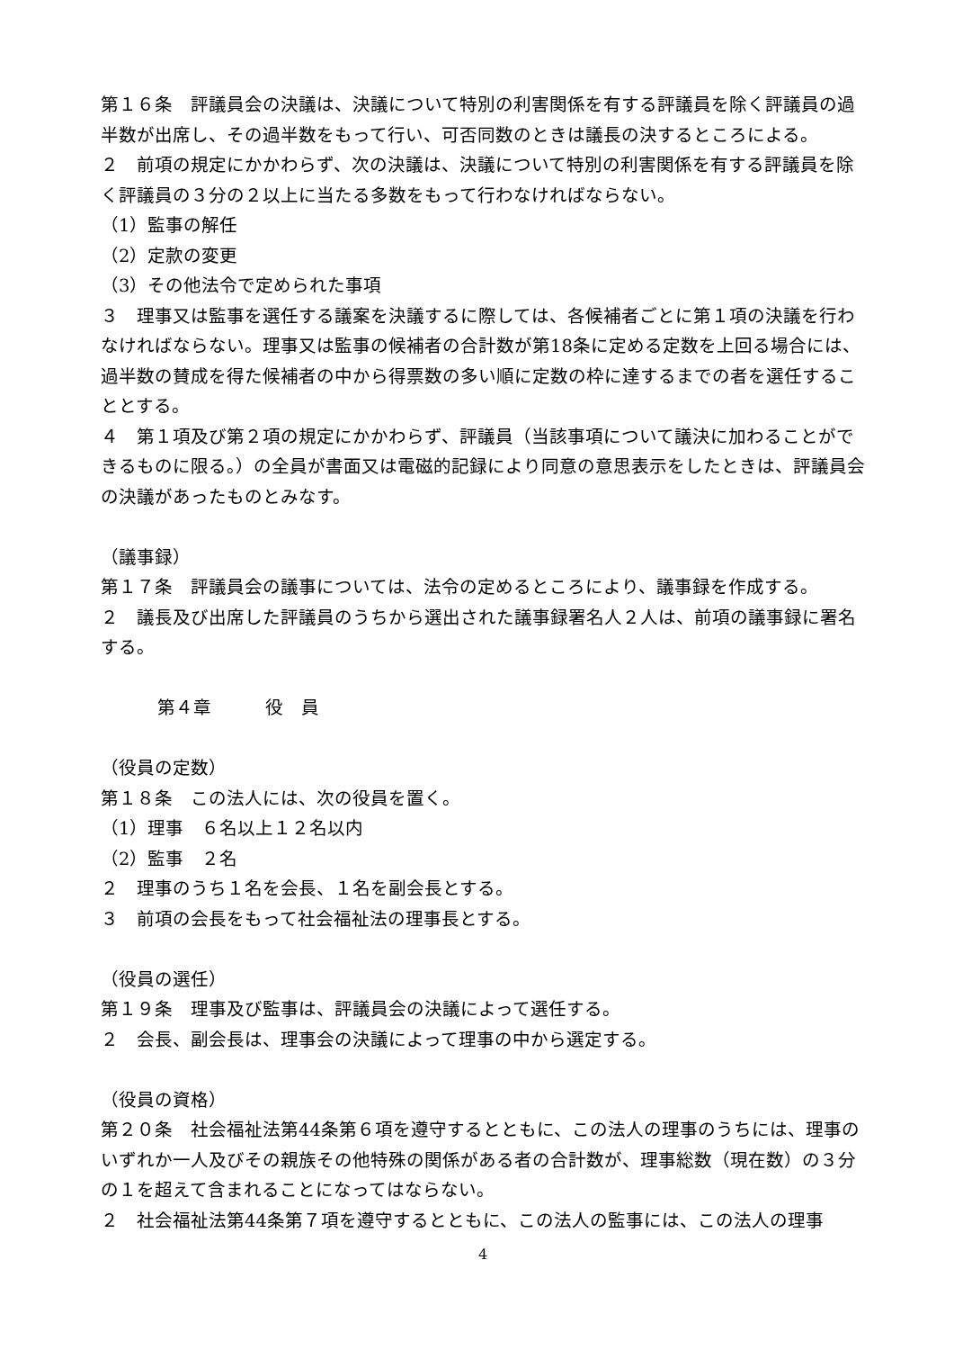第１６条　評議員会の決議は、決議について特別の利害関係を有する評議員を除く評議員の過半数が出席し、その過半数をもって行い、可否同数のときは議長の決するところによる。
２　前項の規定にかかわらず、次の決議は、決議について特別の利害関係を有する評議員を除く評議員の３分の２以上に当たる多数をもって行わなければならない。
（1）監事の解任
（2）定款の変更
（3）その他法令で定められた事項
３　理事又は監事を選任する議案を決議するに際しては、各候補者ごとに第１項の決議を行わなければならない。理事又は監事の候補者の合計数が第18条に定める定数を上回る場合には、過半数の賛成を得た候補者の中から得票数の多い順に定数の枠に達するまでの者を選任することとする。
４　第１項及び第２項の規定にかかわらず、評議員（当該事項について議決に加わることができるものに限る。）の全員が書面又は電磁的記録により同意の意思表示をしたときは、評議員会の決議があったものとみなす。
（議事録）
第１７条　評議員会の議事については、法令の定めるところにより、議事録を作成する。
２　議長及び出席した評議員のうちから選出された議事録署名人２人は、前項の議事録に署名する。
第４章　　　役　員
（役員の定数）
第１８条　この法人には、次の役員を置く。
（1）理事　６名以上１２名以内
（2）監事　２名
２　理事のうち１名を会長、１名を副会長とする。
３　前項の会長をもって社会福祉法の理事長とする。
（役員の選任）
第１９条　理事及び監事は、評議員会の決議によって選任する。
２　会長、副会長は、理事会の決議によって理事の中から選定する。
（役員の資格）
第２０条　社会福祉法第44条第６項を遵守するとともに、この法人の理事のうちには、理事のいずれか一人及びその親族その他特殊の関係がある者の合計数が、理事総数（現在数）の３分の１を超えて含まれることになってはならない。
２　社会福祉法第44条第７項を遵守するとともに、この法人の監事には、この法人の理事
4